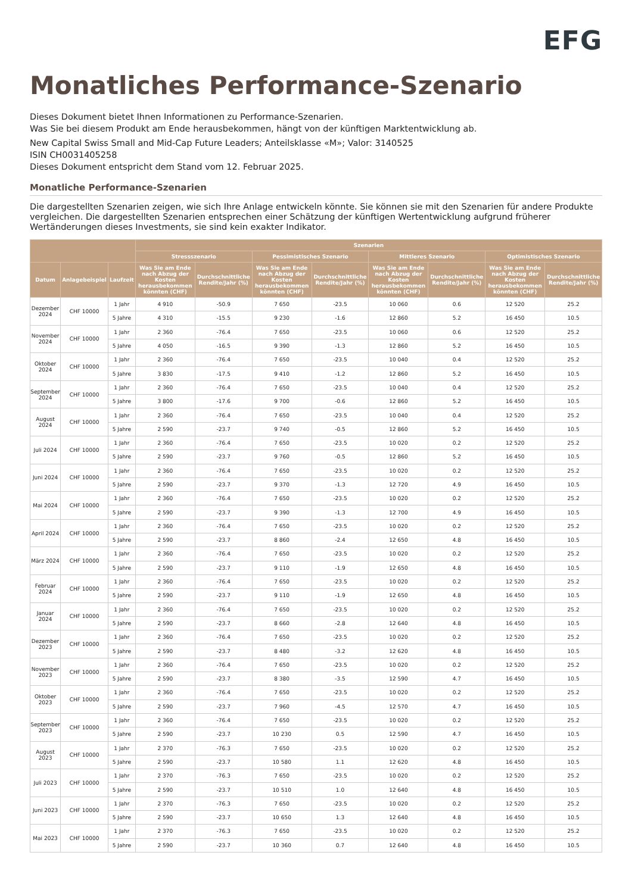EFG
Monatliches Performance-Szenario
Dieses Dokument bietet Ihnen Informationen zu Performance-Szenarien.
Was Sie bei diesem Produkt am Ende herausbekommen, hängt von der künftigen Marktentwicklung ab.
New Capital Swiss Small and Mid-Cap Future Leaders; Anteilsklasse «M»; Valor: 3140525
ISIN CH0031405258
Dieses Dokument entspricht dem Stand vom 12. Februar 2025.
Monatliche Performance-Szenarien
Die dargestellten Szenarien zeigen, wie sich Ihre Anlage entwickeln könnte. Sie können sie mit den Szenarien für andere Produkte vergleichen. Die dargestellten Szenarien entsprechen einer Schätzung der künftigen Wertentwicklung aufgrund früherer Wertänderungen dieses Investments, sie sind kein exakter Indikator.
| | | | Szenarien | | | | | | | |
| --- | --- | --- | --- | --- | --- | --- | --- | --- | --- | --- |
| | | | Stressszenario | | Pessimistisches Szenario | | Mittleres Szenario | | Optimistisches Szenario | |
| Datum | Anlagebeispiel | Laufzeit | Was Sie am Ende nach Abzug der Kosten herausbekommen könnten (CHF) | Durchschnittliche Rendite/Jahr (%) | Was Sie am Ende nach Abzug der Kosten herausbekommen könnten (CHF) | Durchschnittliche Rendite/Jahr (%) | Was Sie am Ende nach Abzug der Kosten herausbekommen könnten (CHF) | Durchschnittliche Rendite/Jahr (%) | Was Sie am Ende nach Abzug der Kosten herausbekommen könnten (CHF) | Durchschnittliche Rendite/Jahr (%) |
| Dezember 2024 | CHF 10000 | 1 Jahr | 4 910 | -50.9 | 7 650 | -23.5 | 10 060 | 0.6 | 12 520 | 25.2 |
| | | 5 Jahre | 4 310 | -15.5 | 9 230 | -1.6 | 12 860 | 5.2 | 16 450 | 10.5 |
| November 2024 | CHF 10000 | 1 Jahr | 2 360 | -76.4 | 7 650 | -23.5 | 10 060 | 0.6 | 12 520 | 25.2 |
| | | 5 Jahre | 4 050 | -16.5 | 9 390 | -1.3 | 12 860 | 5.2 | 16 450 | 10.5 |
| Oktober 2024 | CHF 10000 | 1 Jahr | 2 360 | -76.4 | 7 650 | -23.5 | 10 040 | 0.4 | 12 520 | 25.2 |
| | | 5 Jahre | 3 830 | -17.5 | 9 410 | -1.2 | 12 860 | 5.2 | 16 450 | 10.5 |
| September 2024 | CHF 10000 | 1 Jahr | 2 360 | -76.4 | 7 650 | -23.5 | 10 040 | 0.4 | 12 520 | 25.2 |
| | | 5 Jahre | 3 800 | -17.6 | 9 700 | -0.6 | 12 860 | 5.2 | 16 450 | 10.5 |
| August 2024 | CHF 10000 | 1 Jahr | 2 360 | -76.4 | 7 650 | -23.5 | 10 040 | 0.4 | 12 520 | 25.2 |
| | | 5 Jahre | 2 590 | -23.7 | 9 740 | -0.5 | 12 860 | 5.2 | 16 450 | 10.5 |
| Juli 2024 | CHF 10000 | 1 Jahr | 2 360 | -76.4 | 7 650 | -23.5 | 10 020 | 0.2 | 12 520 | 25.2 |
| | | 5 Jahre | 2 590 | -23.7 | 9 760 | -0.5 | 12 860 | 5.2 | 16 450 | 10.5 |
| Juni 2024 | CHF 10000 | 1 Jahr | 2 360 | -76.4 | 7 650 | -23.5 | 10 020 | 0.2 | 12 520 | 25.2 |
| | | 5 Jahre | 2 590 | -23.7 | 9 370 | -1.3 | 12 720 | 4.9 | 16 450 | 10.5 |
| Mai 2024 | CHF 10000 | 1 Jahr | 2 360 | -76.4 | 7 650 | -23.5 | 10 020 | 0.2 | 12 520 | 25.2 |
| | | 5 Jahre | 2 590 | -23.7 | 9 390 | -1.3 | 12 700 | 4.9 | 16 450 | 10.5 |
| April 2024 | CHF 10000 | 1 Jahr | 2 360 | -76.4 | 7 650 | -23.5 | 10 020 | 0.2 | 12 520 | 25.2 |
| | | 5 Jahre | 2 590 | -23.7 | 8 860 | -2.4 | 12 650 | 4.8 | 16 450 | 10.5 |
| März 2024 | CHF 10000 | 1 Jahr | 2 360 | -76.4 | 7 650 | -23.5 | 10 020 | 0.2 | 12 520 | 25.2 |
| | | 5 Jahre | 2 590 | -23.7 | 9 110 | -1.9 | 12 650 | 4.8 | 16 450 | 10.5 |
| Februar 2024 | CHF 10000 | 1 Jahr | 2 360 | -76.4 | 7 650 | -23.5 | 10 020 | 0.2 | 12 520 | 25.2 |
| | | 5 Jahre | 2 590 | -23.7 | 9 110 | -1.9 | 12 650 | 4.8 | 16 450 | 10.5 |
| Januar 2024 | CHF 10000 | 1 Jahr | 2 360 | -76.4 | 7 650 | -23.5 | 10 020 | 0.2 | 12 520 | 25.2 |
| | | 5 Jahre | 2 590 | -23.7 | 8 660 | -2.8 | 12 640 | 4.8 | 16 450 | 10.5 |
| Dezember 2023 | CHF 10000 | 1 Jahr | 2 360 | -76.4 | 7 650 | -23.5 | 10 020 | 0.2 | 12 520 | 25.2 |
| | | 5 Jahre | 2 590 | -23.7 | 8 480 | -3.2 | 12 620 | 4.8 | 16 450 | 10.5 |
| November 2023 | CHF 10000 | 1 Jahr | 2 360 | -76.4 | 7 650 | -23.5 | 10 020 | 0.2 | 12 520 | 25.2 |
| | | 5 Jahre | 2 590 | -23.7 | 8 380 | -3.5 | 12 590 | 4.7 | 16 450 | 10.5 |
| Oktober 2023 | CHF 10000 | 1 Jahr | 2 360 | -76.4 | 7 650 | -23.5 | 10 020 | 0.2 | 12 520 | 25.2 |
| | | 5 Jahre | 2 590 | -23.7 | 7 960 | -4.5 | 12 570 | 4.7 | 16 450 | 10.5 |
| September 2023 | CHF 10000 | 1 Jahr | 2 360 | -76.4 | 7 650 | -23.5 | 10 020 | 0.2 | 12 520 | 25.2 |
| | | 5 Jahre | 2 590 | -23.7 | 10 230 | 0.5 | 12 590 | 4.7 | 16 450 | 10.5 |
| August 2023 | CHF 10000 | 1 Jahr | 2 370 | -76.3 | 7 650 | -23.5 | 10 020 | 0.2 | 12 520 | 25.2 |
| | | 5 Jahre | 2 590 | -23.7 | 10 580 | 1.1 | 12 620 | 4.8 | 16 450 | 10.5 |
| Juli 2023 | CHF 10000 | 1 Jahr | 2 370 | -76.3 | 7 650 | -23.5 | 10 020 | 0.2 | 12 520 | 25.2 |
| | | 5 Jahre | 2 590 | -23.7 | 10 510 | 1.0 | 12 640 | 4.8 | 16 450 | 10.5 |
| Juni 2023 | CHF 10000 | 1 Jahr | 2 370 | -76.3 | 7 650 | -23.5 | 10 020 | 0.2 | 12 520 | 25.2 |
| | | 5 Jahre | 2 590 | -23.7 | 10 650 | 1.3 | 12 640 | 4.8 | 16 450 | 10.5 |
| Mai 2023 | CHF 10000 | 1 Jahr | 2 370 | -76.3 | 7 650 | -23.5 | 10 020 | 0.2 | 12 520 | 25.2 |
| | | 5 Jahre | 2 590 | -23.7 | 10 360 | 0.7 | 12 640 | 4.8 | 16 450 | 10.5 |